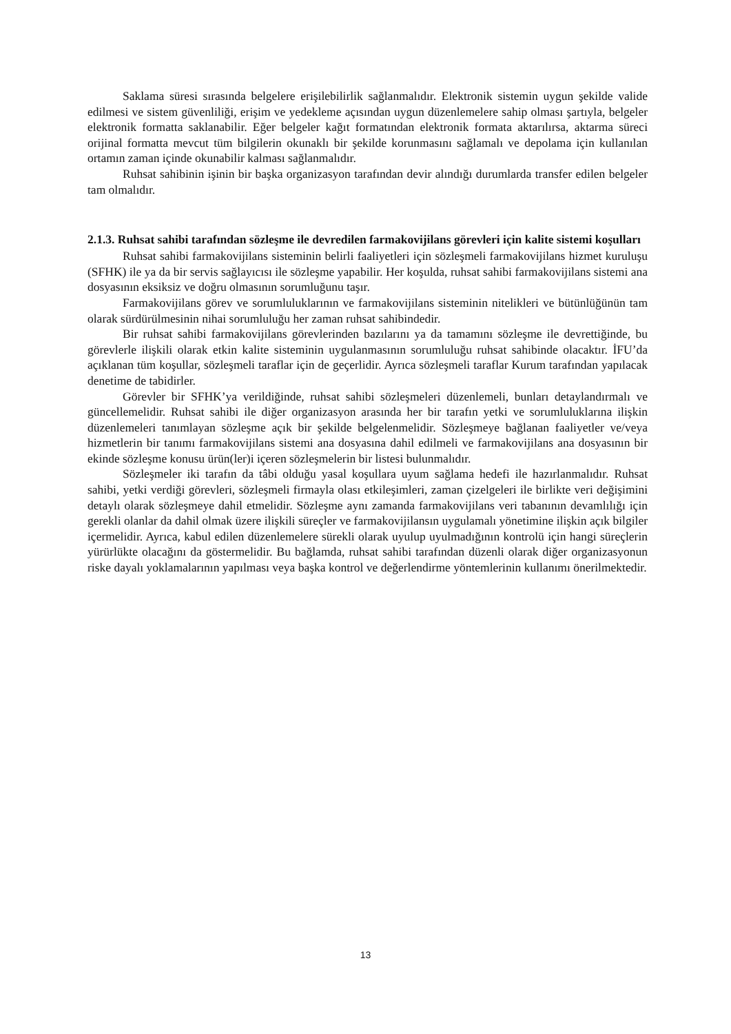Saklama süresi sırasında belgelere erişilebilirlik sağlanmalıdır. Elektronik sistemin uygun şekilde valide edilmesi ve sistem güvenliliği, erişim ve yedekleme açısından uygun düzenlemelere sahip olması şartıyla, belgeler elektronik formatta saklanabilir. Eğer belgeler kağıt formatından elektronik formata aktarılırsa, aktarma süreci orijinal formatta mevcut tüm bilgilerin okunaklı bir şekilde korunmasını sağlamalı ve depolama için kullanılan ortamın zaman içinde okunabilir kalması sağlanmalıdır.
Ruhsat sahibinin işinin bir başka organizasyon tarafından devir alındığı durumlarda transfer edilen belgeler tam olmalıdır.
2.1.3. Ruhsat sahibi tarafından sözleşme ile devredilen farmakovijilans görevleri için kalite sistemi koşulları
Ruhsat sahibi farmakovijilans sisteminin belirli faaliyetleri için sözleşmeli farmakovijilans hizmet kuruluşu (SFHK) ile ya da bir servis sağlayıcısı ile sözleşme yapabilir. Her koşulda, ruhsat sahibi farmakovijilans sistemi ana dosyasının eksiksiz ve doğru olmasının sorumluğunu taşır.
Farmakovijilans görev ve sorumluluklarının ve farmakovijilans sisteminin nitelikleri ve bütünlüğünün tam olarak sürdürülmesinin nihai sorumluluğu her zaman ruhsat sahibindedir.
Bir ruhsat sahibi farmakovijilans görevlerinden bazılarını ya da tamamını sözleşme ile devrettiğinde, bu görevlerle ilişkili olarak etkin kalite sisteminin uygulanmasının sorumluluğu ruhsat sahibinde olacaktır. İFU’da açıklanan tüm koşullar, sözleşmeli taraflar için de geçerlidir. Ayrıca sözleşmeli taraflar Kurum tarafından yapılacak denetime de tabidirler.
Görevler bir SFHK’ya verildiğinde, ruhsat sahibi sözleşmeleri düzenlemeli, bunları detaylandırmalı ve güncellemelidir. Ruhsat sahibi ile diğer organizasyon arasında her bir tarafın yetki ve sorumluluklarına ilişkin düzenlemeleri tanımlayan sözleşme açık bir şekilde belgelenmelidir. Sözleşmeye bağlanan faaliyetler ve/veya hizmetlerin bir tanımı farmakovijilans sistemi ana dosyasına dahil edilmeli ve farmakovijilans ana dosyasının bir ekinde sözleşme konusu ürün(ler)i içeren sözleşmelerin bir listesi bulunmalıdır.
Sözleşmeler iki tarafın da tâbi olduğu yasal koşullara uyum sağlama hedefi ile hazırlanmalıdır. Ruhsat sahibi, yetki verdiği görevleri, sözleşmeli firmayla olası etkileşimleri, zaman çizelgeleri ile birlikte veri değişimini detaylı olarak sözleşmeye dahil etmelidir. Sözleşme aynı zamanda farmakovijilans veri tabanının devamlılığı için gerekli olanlar da dahil olmak üzere ilişkili süreçler ve farmakovijilansın uygulamalı yönetimine ilişkin açık bilgiler içermelidir. Ayrıca, kabul edilen düzenlemelere sürekli olarak uyulup uyulmadığının kontrolü için hangi süreçlerin yürürlükte olacağını da göstermelidir. Bu bağlamda, ruhsat sahibi tarafından düzenli olarak diğer organizasyonun riske dayalı yoklamalarının yapılması veya başka kontrol ve değerlendirme yöntemlerinin kullanımı önerilmektedir.
13